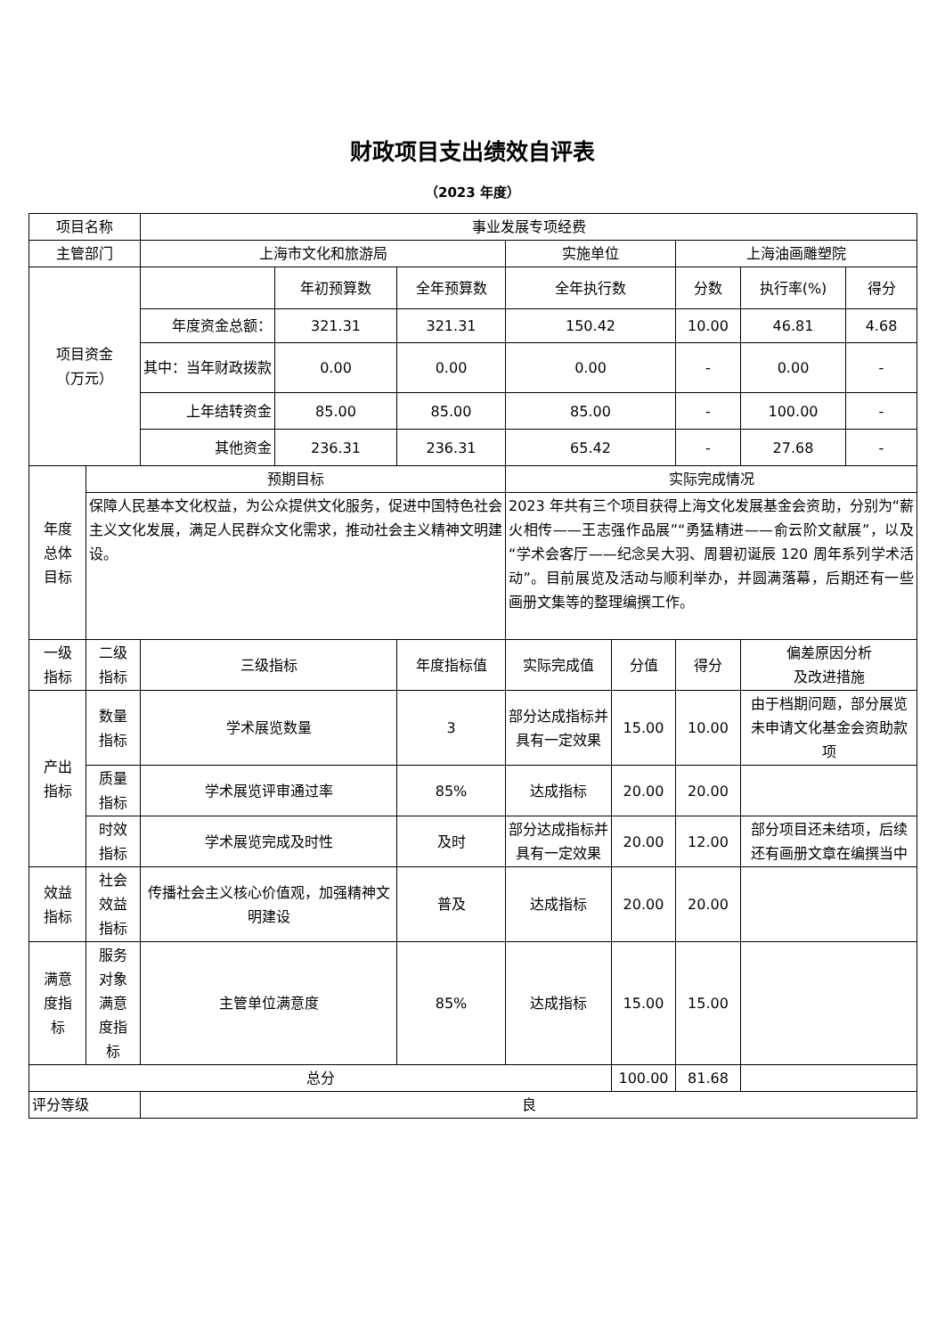财政项目支出绩效自评表
（2023 年度）
| 项目名称 | | 事业发展专项经费 | | | | | | | |
| 主管部门 | | 上海市文化和旅游局 | | | 实施单位 | | 上海油画雕塑院 | | |
| 项目资金 （万元） | | | 年初预算数 | 全年预算数 | 全年执行数 | | 分数 | 执行率(%) | 得分 |
| | | 年度资金总额： | 321.31 | 321.31 | 150.42 | | 10.00 | 46.81 | 4.68 |
| | | 其中：当年财政拨款 | 0.00 | 0.00 | 0.00 | | - | 0.00 | - |
| | | 上年结转资金 | 85.00 | 85.00 | 85.00 | | - | 100.00 | - |
| | | 其他资金 | 236.31 | 236.31 | 65.42 | | - | 27.68 | - |
| 年度 总体 目标 | 预期目标 | | | | 实际完成情况 | | | | |
| | 保障人民基本文化权益，为公众提供文化服务，促进中国特色社会主义文化发展，满足人民群众文化需求，推动社会主义精神文明建设。 | | | | 2023 年共有三个项目获得上海文化发展基金会资助，分别为“薪火相传——王志强作品展”“勇猛精进——俞云阶文献展”，以及“学术会客厅——纪念吴大羽、周碧初诞辰 120 周年系列学术活动”。目前展览及活动与顺利举办，并圆满落幕，后期还有一些画册文集等的整理编撰工作。 | | | | |
| 一级 指标 | 二级 指标 | 三级指标 | | 年度指标值 | 实际完成值 | 分值 | 得分 | 偏差原因分析 及改进措施 | |
| 产出 指标 | 数量 指标 | 学术展览数量 | | 3 | 部分达成指标并具有一定效果 | 15.00 | 10.00 | 由于档期问题，部分展览未申请文化基金会资助款项 | |
| | 质量 指标 | 学术展览评审通过率 | | 85% | 达成指标 | 20.00 | 20.00 | | |
| | 时效 指标 | 学术展览完成及时性 | | 及时 | 部分达成指标并具有一定效果 | 20.00 | 12.00 | 部分项目还未结项，后续还有画册文章在编撰当中 | |
| 效益 指标 | 社会 效益 指标 | 传播社会主义核心价值观，加强精神文明建设 | | 普及 | 达成指标 | 20.00 | 20.00 | | |
| 满意 度指 标 | 服务 对象 满意 度指 标 | 主管单位满意度 | | 85% | 达成指标 | 15.00 | 15.00 | | |
| 总分 | | | | | | 100.00 | 81.68 | | |
| 评分等级 | | 良 | | | | | | | |